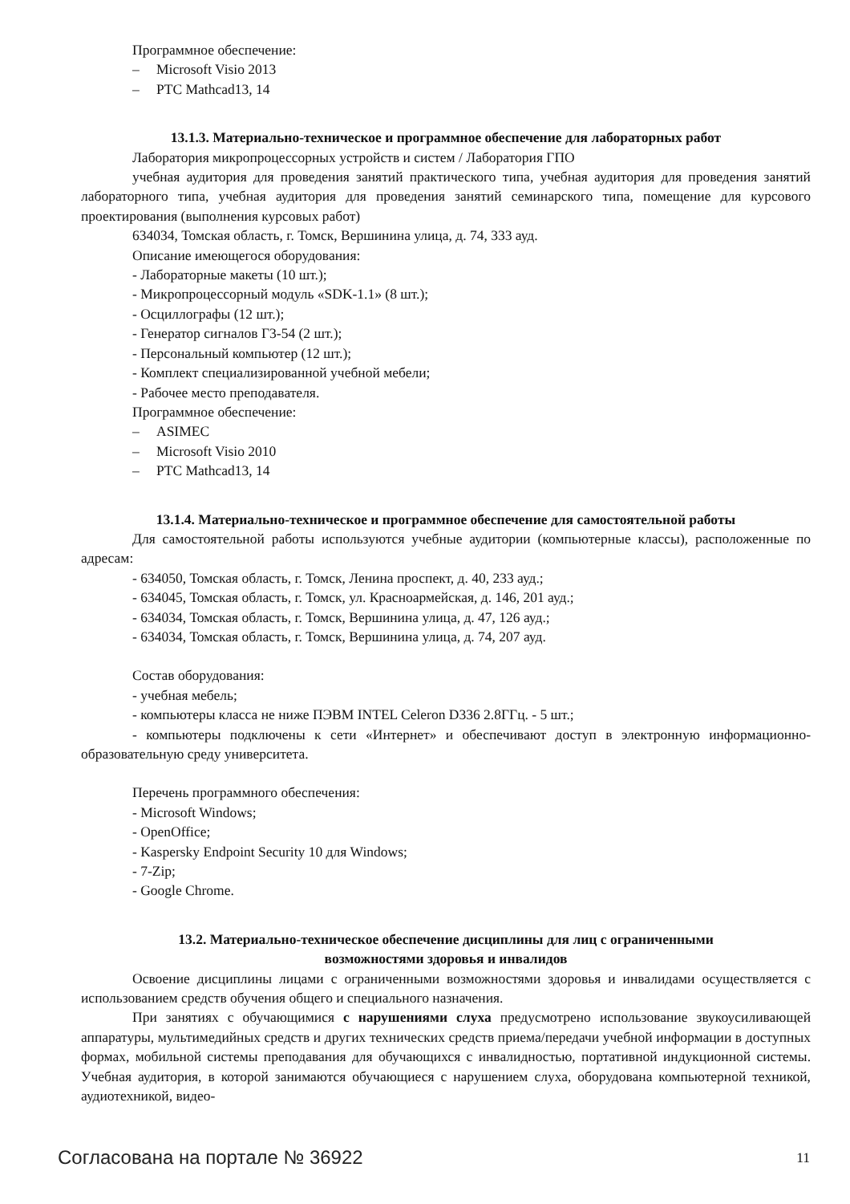Программное обеспечение:
– Microsoft Visio 2013
– PTC Mathcad13, 14
13.1.3. Материально-техническое и программное обеспечение для лабораторных работ
Лаборатория микропроцессорных устройств и систем / Лаборатория ГПО
учебная аудитория для проведения занятий практического типа, учебная аудитория для проведения занятий лабораторного типа, учебная аудитория для проведения занятий семинарского типа, помещение для курсового проектирования (выполнения курсовых работ)
634034, Томская область, г. Томск, Вершинина улица, д. 74, 333 ауд.
Описание имеющегося оборудования:
- Лабораторные макеты (10 шт.);
- Микропроцессорный модуль «SDK-1.1» (8 шт.);
- Осциллографы (12 шт.);
- Генератор сигналов Г3-54 (2 шт.);
- Персональный компьютер (12 шт.);
- Комплект специализированной учебной мебели;
- Рабочее место преподавателя.
Программное обеспечение:
– ASIMEC
– Microsoft Visio 2010
– PTC Mathcad13, 14
13.1.4. Материально-техническое и программное обеспечение для самостоятельной работы
Для самостоятельной работы используются учебные аудитории (компьютерные классы), расположенные по адресам:
- 634050, Томская область, г. Томск, Ленина проспект, д. 40, 233 ауд.;
- 634045, Томская область, г. Томск, ул. Красноармейская, д. 146, 201 ауд.;
- 634034, Томская область, г. Томск, Вершинина улица, д. 47, 126 ауд.;
- 634034, Томская область, г. Томск, Вершинина улица, д. 74, 207 ауд.
Состав оборудования:
- учебная мебель;
- компьютеры класса не ниже ПЭВМ INTEL Celeron D336 2.8ГГц. - 5 шт.;
- компьютеры подключены к сети «Интернет» и обеспечивают доступ в электронную информационно-образовательную среду университета.
Перечень программного обеспечения:
- Microsoft Windows;
- OpenOffice;
- Kaspersky Endpoint Security 10 для Windows;
- 7-Zip;
- Google Chrome.
13.2. Материально-техническое обеспечение дисциплины для лиц с ограниченными
возможностями здоровья и инвалидов
Освоение дисциплины лицами с ограниченными возможностями здоровья и инвалидами осуществляется с использованием средств обучения общего и специального назначения.
При занятиях с обучающимися с нарушениями слуха предусмотрено использование звукоусиливающей аппаратуры, мультимедийных средств и других технических средств приема/передачи учебной информации в доступных формах, мобильной системы преподавания для обучающихся с инвалидностью, портативной индукционной системы. Учебная аудитория, в которой занимаются обучающиеся с нарушением слуха, оборудована компьютерной техникой, аудиотехникой, видео-
Согласована на портале № 36922 11